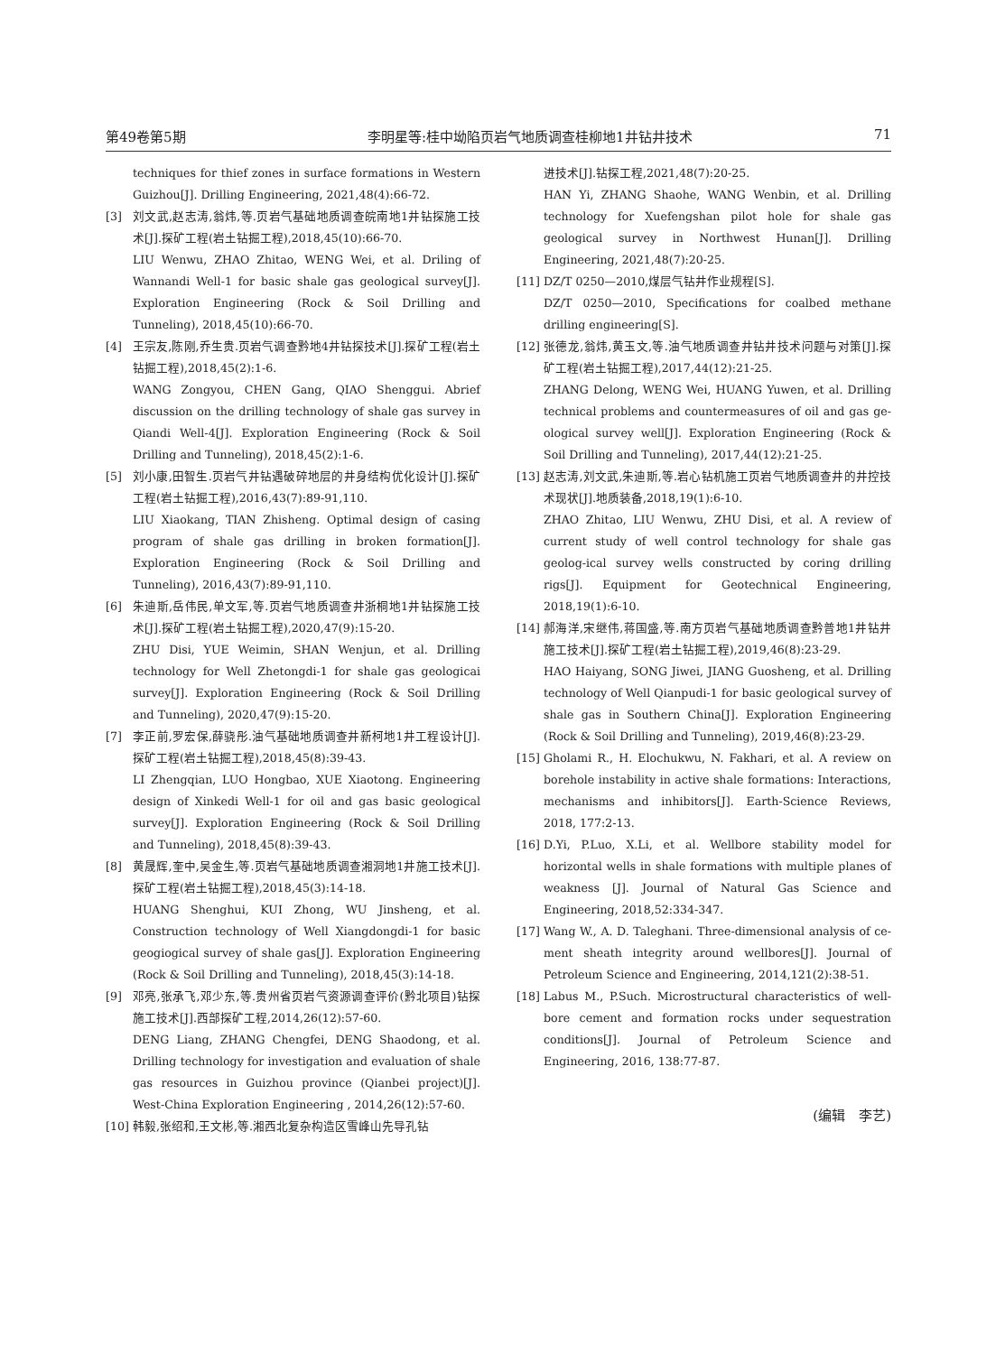第49卷第5期 李明星等:桂中坳陷页岩气地质调查桂柳地1井钻井技术 71
techniques for thief zones in surface formations in Western Guizhou[J]. Drilling Engineering, 2021,48(4):66-72.
[3] 刘文武,赵志涛,翁炜,等.页岩气基础地质调查皖南地1井钻探施工技术[J].探矿工程(岩土钻掘工程),2018,45(10):66-70.
LIU Wenwu, ZHAO Zhitao, WENG Wei, et al. Driling of Wannandi Well-1 for basic shale gas geological survey[J]. Exploration Engineering (Rock & Soil Drilling and Tunneling), 2018,45(10):66-70.
[4] 王宗友,陈刚,乔生贵.页岩气调查黔地4井钻探技术[J].探矿工程(岩土钻掘工程),2018,45(2):1-6.
WANG Zongyou, CHEN Gang, QIAO Shenggui. Abrief discussion on the drilling technology of shale gas survey in Qiandi Well-4[J]. Exploration Engineering (Rock & Soil Drilling and Tunneling), 2018,45(2):1-6.
[5] 刘小康,田智生.页岩气井钻遇破碎地层的井身结构优化设计[J].探矿工程(岩土钻掘工程),2016,43(7):89-91,110.
LIU Xiaokang, TIAN Zhisheng. Optimal design of casing program of shale gas drilling in broken formation[J]. Exploration Engineering (Rock & Soil Drilling and Tunneling), 2016,43(7):89-91,110.
[6] 朱迪斯,岳伟民,单文军,等.页岩气地质调查井浙桐地1井钻探施工技术[J].探矿工程(岩土钻掘工程),2020,47(9):15-20.
ZHU Disi, YUE Weimin, SHAN Wenjun, et al. Drilling technology for Well Zhetongdi-1 for shale gas geologicai survey[J]. Exploration Engineering (Rock & Soil Drilling and Tunneling), 2020,47(9):15-20.
[7] 李正前,罗宏保,薛骁彤.油气基础地质调查井新柯地1井工程设计[J].探矿工程(岩土钻掘工程),2018,45(8):39-43.
LI Zhengqian, LUO Hongbao, XUE Xiaotong. Engineering design of Xinkedi Well-1 for oil and gas basic geological survey[J]. Exploration Engineering (Rock & Soil Drilling and Tunneling), 2018,45(8):39-43.
[8] 黄晟辉,奎中,吴金生,等.页岩气基础地质调查湘洞地1井施工技术[J].探矿工程(岩土钻掘工程),2018,45(3):14-18.
HUANG Shenghui, KUI Zhong, WU Jinsheng, et al. Construction technology of Well Xiangdongdi-1 for basic geogiogical survey of shale gas[J]. Exploration Engineering (Rock & Soil Drilling and Tunneling), 2018,45(3):14-18.
[9] 邓亮,张承飞,邓少东,等.贵州省页岩气资源调查评价(黔北项目)钻探施工技术[J].西部探矿工程,2014,26(12):57-60.
DENG Liang, ZHANG Chengfei, DENG Shaodong, et al. Drilling technology for investigation and evaluation of shale gas resources in Guizhou province (Qianbei project)[J]. West-China Exploration Engineering , 2014,26(12):57-60.
[10]
韩毅,张绍和,王文彬,等.湘西北复杂构造区雪峰山先导孔钻
进技术[J].钻探工程,2021,48(7):20-25.
HAN Yi, ZHANG Shaohe, WANG Wenbin, et al. Drilling technology for Xuefengshan pilot hole for shale gas geological survey in Northwest Hunan[J]. Drilling Engineering, 2021,48(7):20-25.
[11]
DZ/T 0250—2010,煤层气钻井作业规程[S].
DZ/T 0250—2010, Specifications for coalbed methane drilling engineering[S].
[12]
张德龙,翁炜,黄玉文,等.油气地质调查井钻井技术问题与对策[J].探矿工程(岩土钻掘工程),2017,44(12):21-25.
ZHANG Delong, WENG Wei, HUANG Yuwen, et al. Drilling technical problems and countermeasures of oil and gas ge-ological survey well[J]. Exploration Engineering (Rock & Soil Drilling and Tunneling), 2017,44(12):21-25.
[13]
赵志涛,刘文武,朱迪斯,等.岩心钻机施工页岩气地质调查井的井控技术现状[J].地质装备,2018,19(1):6-10.
ZHAO Zhitao, LIU Wenwu, ZHU Disi, et al. A review of current study of well control technology for shale gas geolog-ical survey wells constructed by coring drilling rigs[J]. Equipment for Geotechnical Engineering, 2018,19(1):6-10.
[14]
郝海洋,宋继伟,蒋国盛,等.南方页岩气基础地质调查黔普地1井钻井施工技术[J].探矿工程(岩土钻掘工程),2019,46(8):23-29.
HAO Haiyang, SONG Jiwei, JIANG Guosheng, et al. Drilling technology of Well Qianpudi-1 for basic geological survey of shale gas in Southern China[J]. Exploration Engineering (Rock & Soil Drilling and Tunneling), 2019,46(8):23-29.
[15]
Gholami R., H. Elochukwu, N. Fakhari, et al. A review on borehole instability in active shale formations: Interactions, mechanisms and inhibitors[J]. Earth-Science Reviews, 2018, 177:2-13.
[16]
D.Yi, P.Luo, X.Li, et al. Wellbore stability model for horizontal wells in shale formations with multiple planes of weakness [J]. Journal of Natural Gas Science and Engineering, 2018,52:334-347.
[17]
Wang W., A. D. Taleghani. Three-dimensional analysis of ce-ment sheath integrity around wellbores[J]. Journal of Petroleum Science and Engineering, 2014,121(2):38-51.
[18]
Labus M., P.Such. Microstructural characteristics of well-bore cement and formation rocks under sequestration conditions[J]. Journal of Petroleum Science and Engineering, 2016, 138:77-87.
(编辑　李艺)